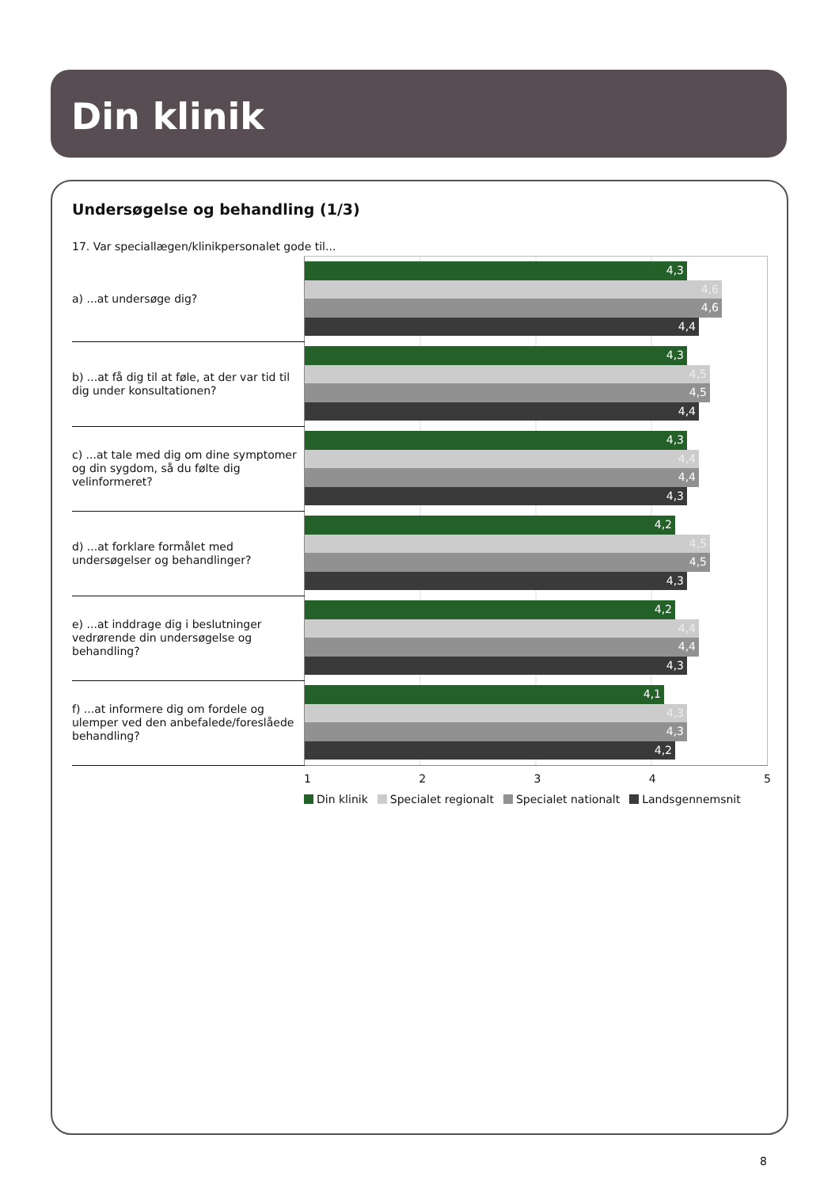Din klinik
Undersøgelse og behandling (1/3)
17. Var speciallægen/klinikpersonalet gode til...
| a) ...at undersøge dig? | 4,3 4,6 4,6 4,4 |
| b) ...at få dig til at føle, at der var tid til dig under konsultationen? | 4,3 4,5 4,5 4,4 |
| c) ...at tale med dig om dine symptomer og din sygdom, så du følte dig velinformeret? | 4,3 4,4 4,4 4,3 |
| d) ...at forklare formålet med undersøgelser og behandlinger? | 4,2 4,5 4,5 4,3 |
| e) ...at inddrage dig i beslutninger vedrørende din undersøgelse og behandling? | 4,2 4,4 4,4 4,3 |
| f) ...at informere dig om fordele og ulemper ved den anbefalede/foreslåede behandling? | 4,1 4,3 4,3 4,2 |
1 2 3 4 5
Din klinik Specialet regionalt Specialet nationalt Landsgennemsnit
8